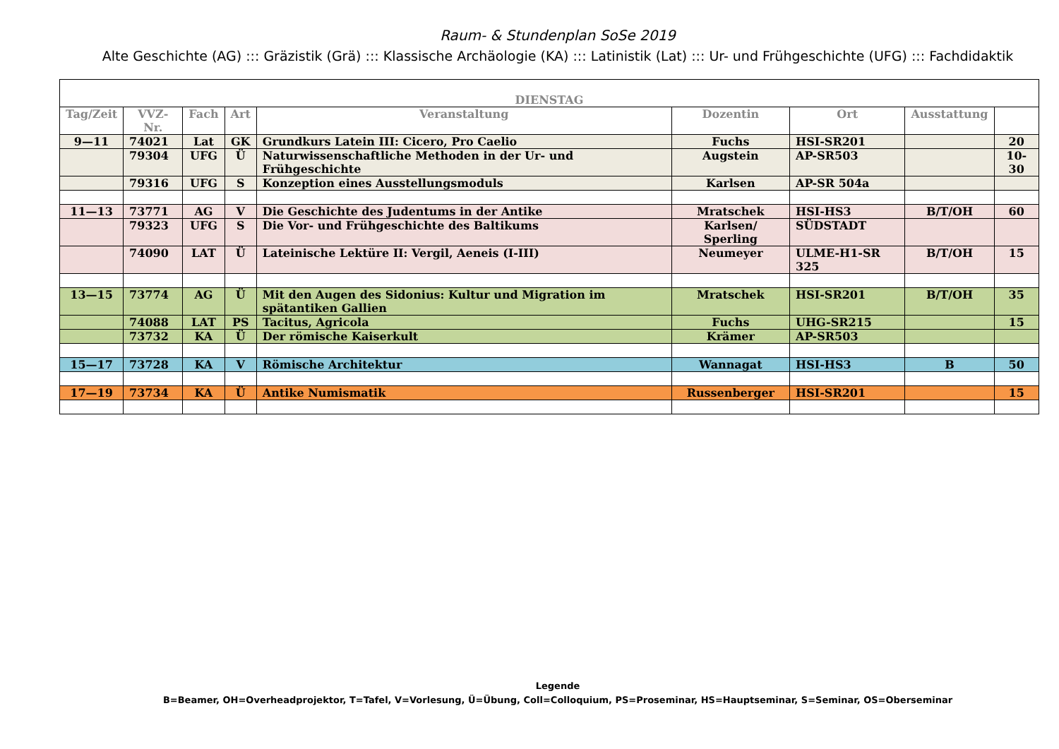Raum- & Stundenplan SoSe 2019
Alte Geschichte (AG) ::: Gräzistik (Grä) ::: Klassische Archäologie (KA) ::: Latinistik (Lat) ::: Ur- und Frühgeschichte (UFG) ::: Fachdidaktik
| DIENSTAG | | | | | | | | |
| Tag/Zeit | VVZ-Nr. | Fach | Art | Veranstaltung | Dozentin | Ort | Ausstattung | |
| 9—11 | 74021 | Lat | GK | Grundkurs Latein III: Cicero, Pro Caelio | Fuchs | HSI-SR201 | | 20 |
| | 79304 | UFG | Ü | Naturwissenschaftliche Methoden in der Ur- und Frühgeschichte | Augstein | AP-SR503 | | 10-30 |
| | 79316 | UFG | S | Konzeption eines Ausstellungsmoduls | Karlsen | AP-SR 504a | | |
| 11—13 | 73771 | AG | V | Die Geschichte des Judentums in der Antike | Mratschek | HSI-HS3 | B/T/OH | 60 |
| | 79323 | UFG | S | Die Vor- und Frühgeschichte des Baltikums | Karlsen/ Sperling | SÜDSTADT | | |
| | 74090 | LAT | Ü | Lateinische Lektüre II: Vergil, Aeneis (I-III) | Neumeyer | ULME-H1-SR 325 | B/T/OH | 15 |
| 13—15 | 73774 | AG | Ü | Mit den Augen des Sidonius: Kultur und Migration im spätantiken Gallien | Mratschek | HSI-SR201 | B/T/OH | 35 |
| | 74088 | LAT | PS | Tacitus, Agricola | Fuchs | UHG-SR215 | | 15 |
| | 73732 | KA | Ü | Der römische Kaiserkult | Krämer | AP-SR503 | | |
| 15—17 | 73728 | KA | V | Römische Architektur | Wannagat | HSI-HS3 | B | 50 |
| 17—19 | 73734 | KA | Ü | Antike Numismatik | Russenberger | HSI-SR201 | | 15 |
Legende
B=Beamer, OH=Overheadprojektor, T=Tafel, V=Vorlesung, Ü=Übung, Coll=Colloquium, PS=Proseminar, HS=Hauptseminar, S=Seminar, OS=Oberseminar